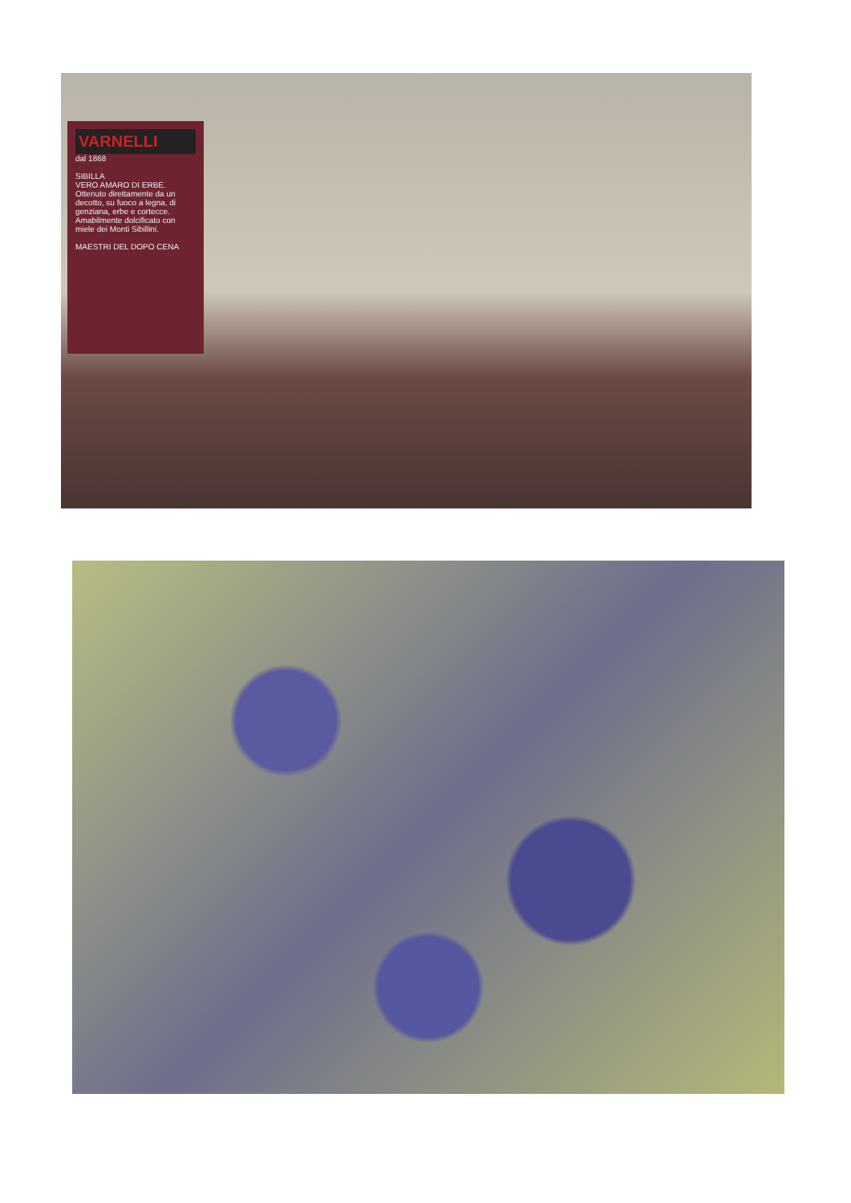VARNELLI
dal 1868
SIBILLA
VERO AMARO DI ERBE.
Ottenuto direttamente da un decotto, su fuoco a legna, di genziana, erbe e cortecce. Amabilmente dolcificato con miele dei Monti Sibillini.
MAESTRI DEL DOPO CENA